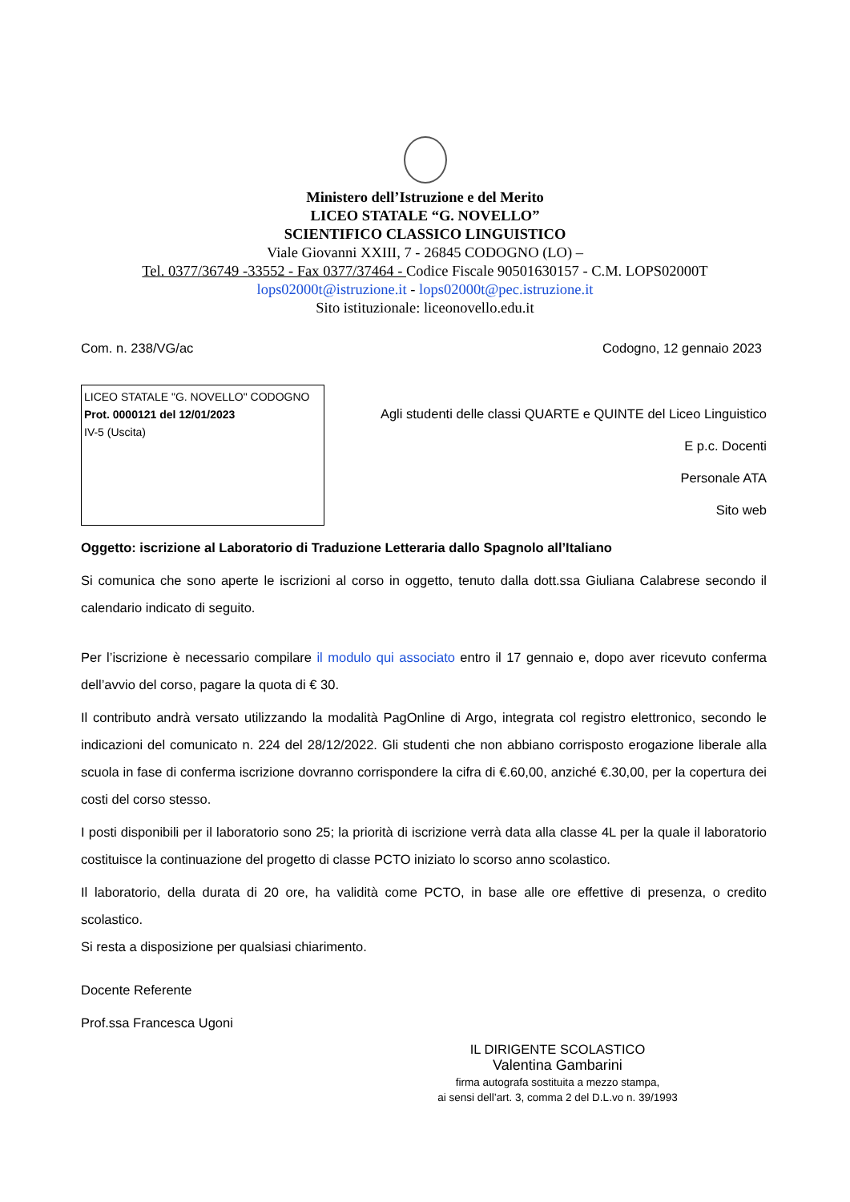Ministero dell’Istruzione e del Merito
LICEO STATALE “G. NOVELLO”
SCIENTIFICO CLASSICO LINGUISTICO
Viale Giovanni XXIII, 7 - 26845 CODOGNO (LO) –
Tel. 0377/36749 -33552 - Fax 0377/37464 - Codice Fiscale 90501630157 - C.M. LOPS02000T
lops02000t@istruzione.it - lops02000t@pec.istruzione.it
Sito istituzionale: liceonovello.edu.it
Com. n. 238/VG/ac Codogno, 12 gennaio 2023
LICEO STATALE "G. NOVELLO" CODOGNO
Prot. 0000121 del 12/01/2023
IV-5 (Uscita)
Agli studenti delle classi QUARTE e QUINTE del Liceo Linguistico
E p.c. Docenti
Personale ATA
Sito web
Oggetto: iscrizione al Laboratorio di Traduzione Letteraria dallo Spagnolo all’Italiano
Si comunica che sono aperte le iscrizioni al corso in oggetto, tenuto dalla dott.ssa Giuliana Calabrese secondo il calendario indicato di seguito.
Per l’iscrizione è necessario compilare il modulo qui associato entro il 17 gennaio e, dopo aver ricevuto conferma dell’avvio del corso, pagare la quota di € 30.
Il contributo andrà versato utilizzando la modalità PagOnline di Argo, integrata col registro elettronico, secondo le indicazioni del comunicato n. 224 del 28/12/2022. Gli studenti che non abbiano corrisposto erogazione liberale alla scuola in fase di conferma iscrizione dovranno corrispondere la cifra di €.60,00, anziché €.30,00, per la copertura dei costi del corso stesso.
I posti disponibili per il laboratorio sono 25; la priorità di iscrizione verrà data alla classe 4L per la quale il laboratorio costituisce la continuazione del progetto di classe PCTO iniziato lo scorso anno scolastico.
Il laboratorio, della durata di 20 ore, ha validità come PCTO, in base alle ore effettive di presenza, o credito scolastico.
Si resta a disposizione per qualsiasi chiarimento.
Docente Referente
Prof.ssa Francesca Ugoni
IL DIRIGENTE SCOLASTICO
Valentina Gambarini
firma autografa sostituita a mezzo stampa,
ai sensi dell’art. 3, comma 2 del D.L.vo n. 39/1993